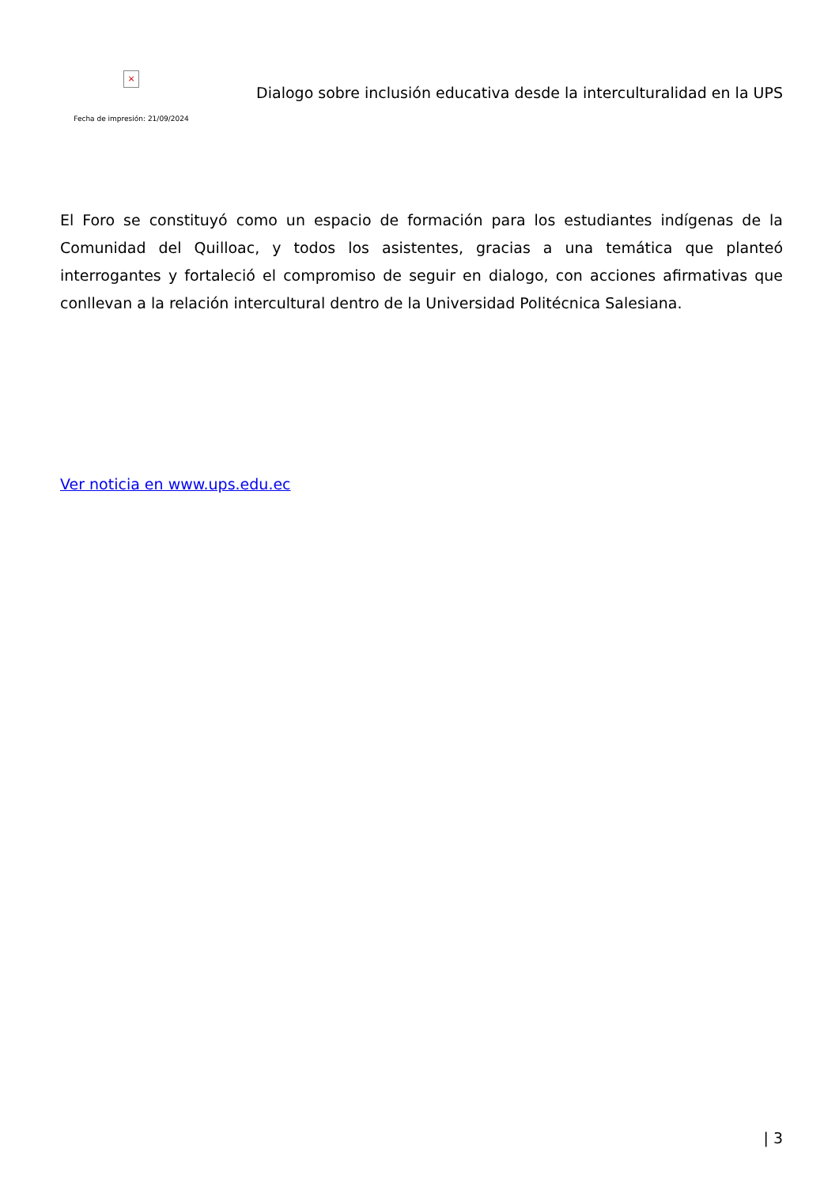×
Fecha de impresión: 21/09/2024
Dialogo sobre inclusión educativa desde la interculturalidad en la UPS
El Foro se constituyó como un espacio de formación para los estudiantes indígenas de la Comunidad del Quilloac, y todos los asistentes, gracias a una temática que planteó interrogantes y fortaleció el compromiso de seguir en dialogo, con acciones afirmativas que conllevan a la relación intercultural dentro de la Universidad Politécnica Salesiana.
Ver noticia en www.ups.edu.ec
| 3